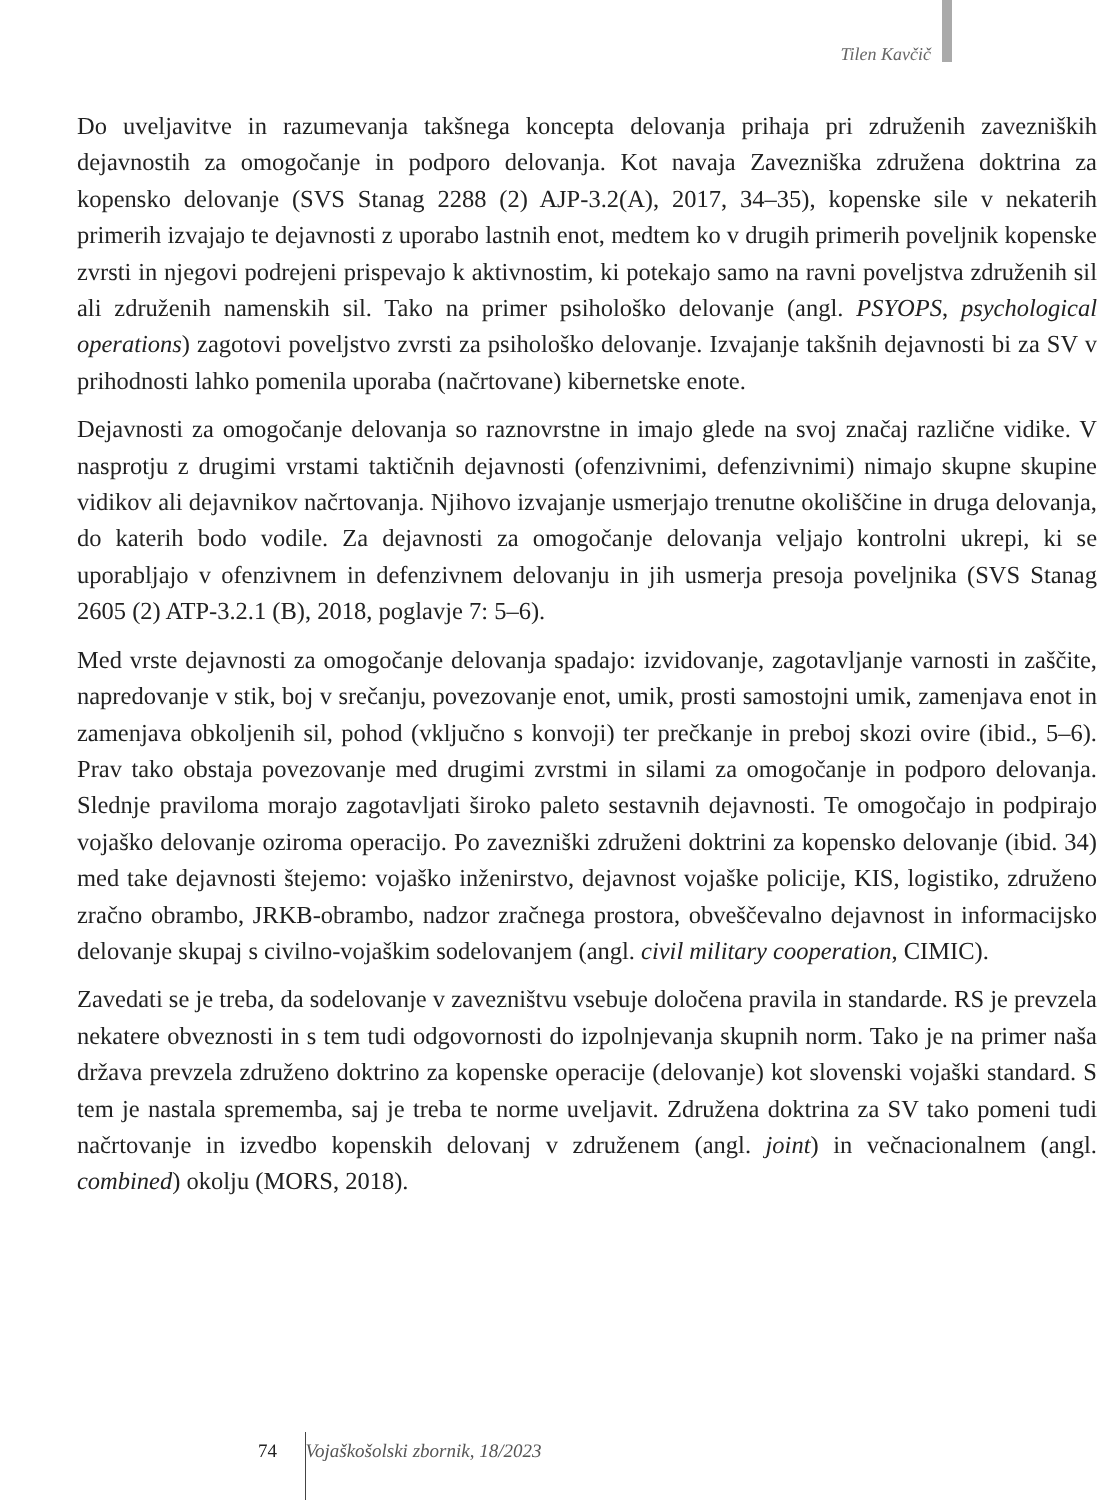Tilen Kavčič
Do uveljavitve in razumevanja takšnega koncepta delovanja prihaja pri združenih zavezniških dejavnostih za omogočanje in podporo delovanja. Kot navaja Zavezniška združena doktrina za kopensko delovanje (SVS Stanag 2288 (2) AJP-3.2(A), 2017, 34–35), kopenske sile v nekaterih primerih izvajajo te dejavnosti z uporabo lastnih enot, medtem ko v drugih primerih poveljnik kopenske zvrsti in njegovi podrejeni prispevajo k aktivnostim, ki potekajo samo na ravni poveljstva združenih sil ali združenih namenskih sil. Tako na primer psihološko delovanje (angl. PSYOPS, psychological operations) zagotovi poveljstvo zvrsti za psihološko delovanje. Izvajanje takšnih dejavnosti bi za SV v prihodnosti lahko pomenila uporaba (načrtovane) kibernetske enote.
Dejavnosti za omogočanje delovanja so raznovrstne in imajo glede na svoj značaj različne vidike. V nasprotju z drugimi vrstami taktičnih dejavnosti (ofenzivnimi, defenzivnimi) nimajo skupne skupine vidikov ali dejavnikov načrtovanja. Njihovo izvajanje usmerjajo trenutne okoliščine in druga delovanja, do katerih bodo vodile. Za dejavnosti za omogočanje delovanja veljajo kontrolni ukrepi, ki se uporabljajo v ofenzivnem in defenzivnem delovanju in jih usmerja presoja poveljnika (SVS Stanag 2605 (2) ATP-3.2.1 (B), 2018, poglavje 7: 5–6).
Med vrste dejavnosti za omogočanje delovanja spadajo: izvidovanje, zagotavljanje varnosti in zaščite, napredovanje v stik, boj v srečanju, povezovanje enot, umik, prosti samostojni umik, zamenjava enot in zamenjava obkoljenih sil, pohod (vključno s konvoji) ter prečkanje in preboj skozi ovire (ibid., 5–6). Prav tako obstaja povezovanje med drugimi zvrstmi in silami za omogočanje in podporo delovanja. Slednje praviloma morajo zagotavljati široko paleto sestavnih dejavnosti. Te omogočajo in podpirajo vojaško delovanje oziroma operacijo. Po zavezniški združeni doktrini za kopensko delovanje (ibid. 34) med take dejavnosti štejemo: vojaško inženirstvo, dejavnost vojaške policije, KIS, logistiko, združeno zračno obrambo, JRKB-obrambo, nadzor zračnega prostora, obveščevalno dejavnost in informacijsko delovanje skupaj s civilno-vojaškim sodelovanjem (angl. civil military cooperation, CIMIC).
Zavedati se je treba, da sodelovanje v zavezništvu vsebuje določena pravila in standarde. RS je prevzela nekatere obveznosti in s tem tudi odgovornosti do izpolnjevanja skupnih norm. Tako je na primer naša država prevzela združeno doktrino za kopenske operacije (delovanje) kot slovenski vojaški standard. S tem je nastala sprememba, saj je treba te norme uveljavit. Združena doktrina za SV tako pomeni tudi načrtovanje in izvedbo kopenskih delovanj v združenem (angl. joint) in večnacionalnem (angl. combined) okolju (MORS, 2018).
74 Vojaškošolski zbornik, 18/2023